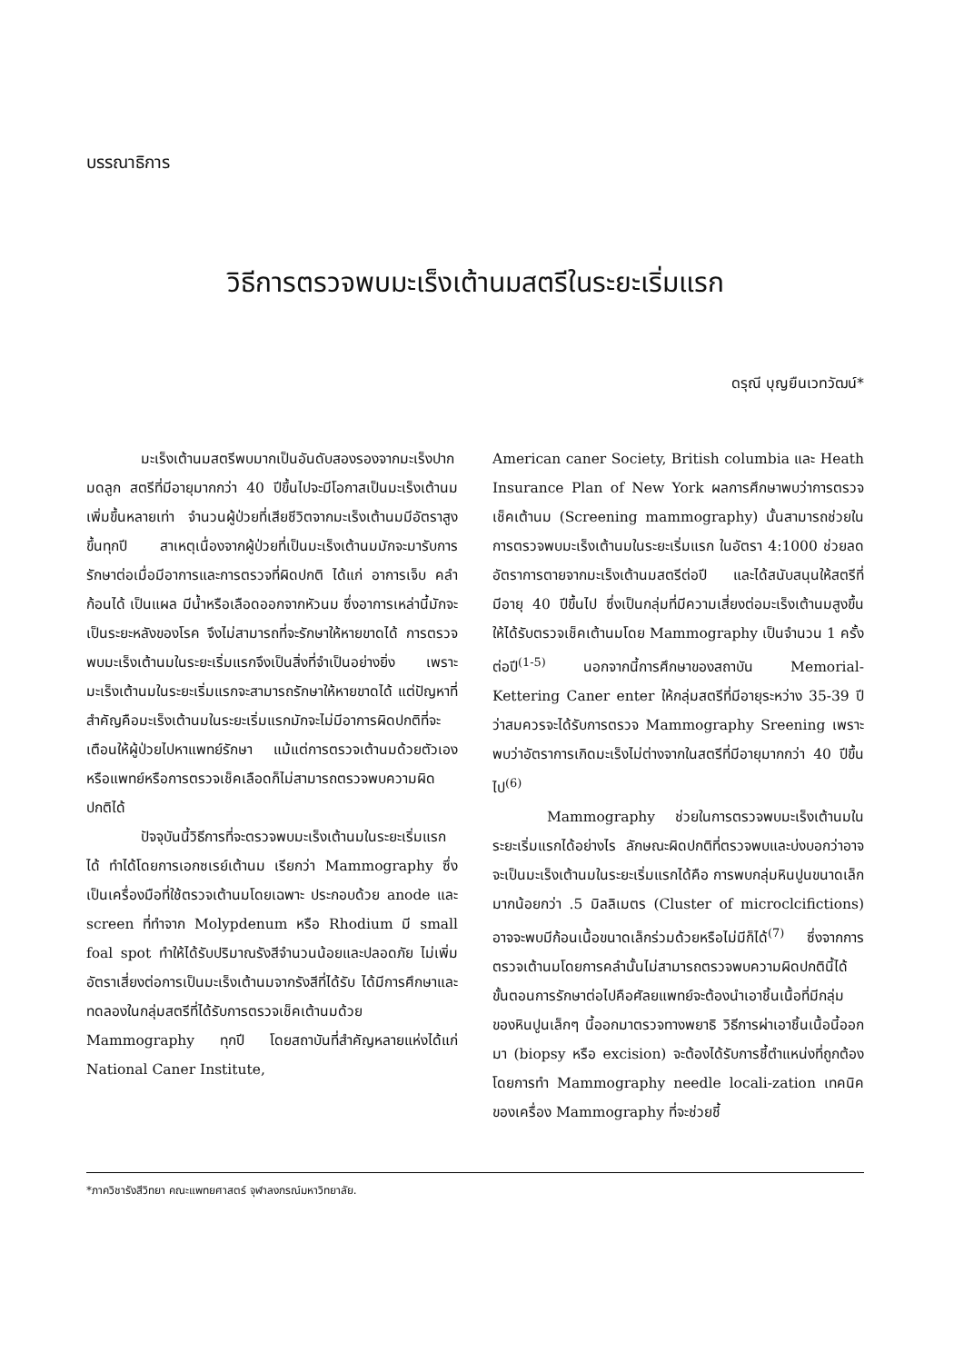บรรณาธิการ
วิธีการตรวจพบมะเร็งเต้านมสตรีในระยะเริ่มแรก
ดรุณี บุญยืนเวทวัฒน์*
มะเร็งเต้านมสตรีพบมากเป็นอันดับสองรองจากมะเร็งปากมดลูก สตรีที่มีอายุมากกว่า 40 ปีขึ้นไปจะมีโอกาสเป็นมะเร็งเต้านมเพิ่มขึ้นหลายเท่า จำนวนผู้ป่วยที่เสียชีวิตจากมะเร็งเต้านมมีอัตราสูงขึ้นทุกปี สาเหตุเนื่องจากผู้ป่วยที่เป็นมะเร็งเต้านมมักจะมารับการรักษาต่อเมื่อมีอาการและการตรวจที่ผิดปกติ ได้แก่ อาการเจ็บ คลำก้อนได้ เป็นแผล มีน้ำหรือเลือดออกจากหัวนม ซึ่งอาการเหล่านี้มักจะเป็นระยะหลังของโรค จึงไม่สามารถที่จะรักษาให้หายขาดได้ การตรวจพบมะเร็งเต้านมในระยะเริ่มแรกจึงเป็นสิ่งที่จำเป็นอย่างยิ่ง เพราะมะเร็งเต้านมในระยะเริ่มแรกจะสามารถรักษาให้หายขาดได้ แต่ปัญหาที่สำคัญคือมะเร็งเต้านมในระยะเริ่มแรกมักจะไม่มีอาการผิดปกติที่จะเตือนให้ผู้ป่วยไปหาแพทย์รักษา แม้แต่การตรวจเต้านมด้วยตัวเองหรือแพทย์หรือการตรวจเช็คเลือดก็ไม่สามารถตรวจพบความผิดปกติได้
ปัจจุบันนี้วิธีการที่จะตรวจพบมะเร็งเต้านมในระยะเริ่มแรกได้ ทำได้โดยการเอกซเรย์เต้านม เรียกว่า Mammography ซึ่งเป็นเครื่องมือที่ใช้ตรวจเต้านมโดยเฉพาะ ประกอบด้วย anode และ screen ที่ทำจาก Molypdenum หรือ Rhodium มี small foal spot ทำให้ได้รับปริมาณรังสีจำนวนน้อยและปลอดภัย ไม่เพิ่มอัตราเสี่ยงต่อการเป็นมะเร็งเต้านมจากรังสีที่ได้รับ ได้มีการศึกษาและทดลองในกลุ่มสตรีที่ได้รับการตรวจเช็คเต้านมด้วย Mammography ทุกปี โดยสถาบันที่สำคัญหลายแห่งได้แก่ National Caner Institute,
American caner Society, British columbia และ Heath Insurance Plan of New York ผลการศึกษาพบว่าการตรวจเช็คเต้านม (Screening mammography) นั้นสามารถช่วยในการตรวจพบมะเร็งเต้านมในระยะเริ่มแรก ในอัตรา 4:1000 ช่วยลดอัตราการตายจากมะเร็งเต้านมสตรีต่อปี และได้สนับสนุนให้สตรีที่มีอายุ 40 ปีขึ้นไป ซึ่งเป็นกลุ่มที่มีความเสี่ยงต่อมะเร็งเต้านมสูงขึ้น ให้ได้รับตรวจเช็คเต้านมโดย Mammography เป็นจำนวน 1 ครั้งต่อปี<sup>(1-5)</sup> นอกจากนี้การศึกษาของสถาบัน Memorial-Kettering Caner enter ให้กลุ่มสตรีที่มีอายุระหว่าง 35-39 ปี ว่าสมควรจะได้รับการตรวจ Mammography Sreening เพราะพบว่าอัตราการเกิดมะเร็งไม่ต่างจากในสตรีที่มีอายุมากกว่า 40 ปีขึ้นไป<sup>(6)</sup>
Mammography ช่วยในการตรวจพบมะเร็งเต้านมในระยะเริ่มแรกได้อย่างไร ลักษณะผิดปกติที่ตรวจพบและบ่งบอกว่าอาจจะเป็นมะเร็งเต้านมในระยะเริ่มแรกได้คือ การพบกลุ่มหินปูนขนาดเล็กมากน้อยกว่า .5 มิลลิเมตร (Cluster of microclcifictions) อาจจะพบมีก้อนเนื้อขนาดเล็กร่วมด้วยหรือไม่มีก็ได้<sup>(7)</sup> ซึ่งจากการตรวจเต้านมโดยการคลำนั้นไม่สามารถตรวจพบความผิดปกตินี้ได้ ขั้นตอนการรักษาต่อไปคือศัลยแพทย์จะต้องนำเอาชิ้นเนื้อที่มีกลุ่มของหินปูนเล็กๆ นี้ออกมาตรวจทางพยาธิ วิธีการผ่าเอาชิ้นเนื้อนี้ออกมา (biopsy หรือ excision) จะต้องได้รับการชี้ตำแหน่งที่ถูกต้องโดยการทำ Mammography needle locali-zation เทคนิคของเครื่อง Mammography ที่จะช่วยชี้
*ภาควิชารังสีวิทยา คณะแพทยศาสตร์ จุฬาลงกรณ์มหาวิทยาลัย.